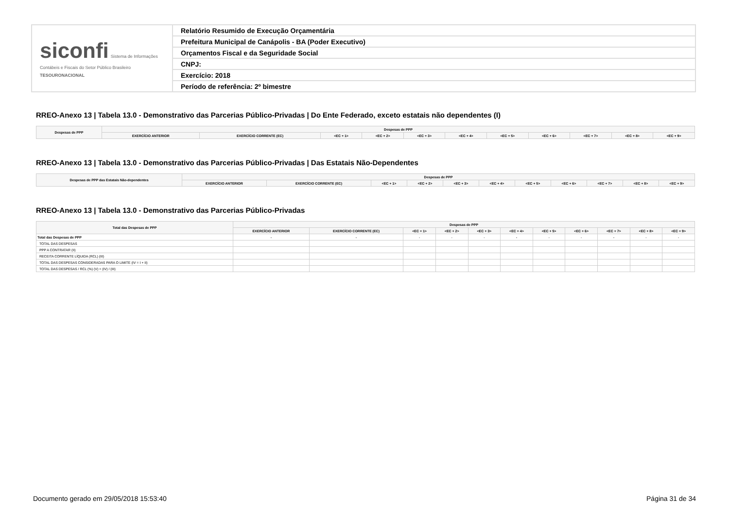| siconfi Sistema de Informações Contábeis e Fiscais do Setor Público Brasileiro TESOURONACIONAL | Relatório Resumido de Execução Orçamentária |
| | Prefeitura Municipal de Canápolis - BA (Poder Executivo) |
| | Orçamentos Fiscal e da Seguridade Social |
| | CNPJ: |
| | Exercício: 2018 |
| | Período de referência: 2º bimestre |
RREO-Anexo 13 | Tabela 13.0 - Demonstrativo das Parcerias Público-Privadas | Do Ente Federado, exceto estatais não dependentes (I)
| Despesas de PPP | Despesas de PPP | | | | | | | | | | |
| --- | --- | --- | --- | --- | --- | --- | --- | --- | --- | --- | --- |
| | EXERCÍCIO ANTERIOR | EXERCÍCIO CORRENTE (EC) | <EC + 1> | <EC + 2> | <EC + 3> | <EC + 4> | <EC + 5> | <EC + 6> | <EC + 7> | <EC + 8> | <EC + 9> |
RREO-Anexo 13 | Tabela 13.0 - Demonstrativo das Parcerias Público-Privadas | Das Estatais Não-Dependentes
| Despesas de PPP das Estatais Não-dependentes | Despesas de PPP | | | | | | | | | | |
| --- | --- | --- | --- | --- | --- | --- | --- | --- | --- | --- | --- |
| | EXERCÍCIO ANTERIOR | EXERCÍCIO CORRENTE (EC) | <EC + 1> | <EC + 2> | <EC + 3> | <EC + 4> | <EC + 5> | <EC + 6> | <EC + 7> | <EC + 8> | <EC + 9> |
RREO-Anexo 13 | Tabela 13.0 - Demonstrativo das Parcerias Público-Privadas
| Total das Despesas de PPP | Despesas de PPP | | | | | | | | | | |
| --- | --- | --- | --- | --- | --- | --- | --- | --- | --- | --- | --- |
| | EXERCÍCIO ANTERIOR | EXERCÍCIO CORRENTE (EC) | <EC + 1> | <EC + 2> | <EC + 3> | <EC + 4> | <EC + 5> | <EC + 6> | <EC + 7> | <EC + 8> | <EC + 9> |
| Total das Despesas de PPP | - | - | - | - | - | - | - | - | - | - | - |
| TOTAL DAS DESPESAS | | | | | | | | | | | |
| PPP A CONTRATAR (II) | | | | | | | | | | | |
| RECEITA CORRENTE LÍQUIDA (RCL) (III) | | | | | | | | | | | |
| TOTAL DAS DESPESAS CONSIDERADAS PARA O LIMITE (IV = I + II) | | | | | | | | | | | |
| TOTAL DAS DESPESAS / RCL (%) (V) = (IV) / (III) | | | | | | | | | | | |
Documento gerado em 29/05/2018 15:53:40 Página 31 de 34